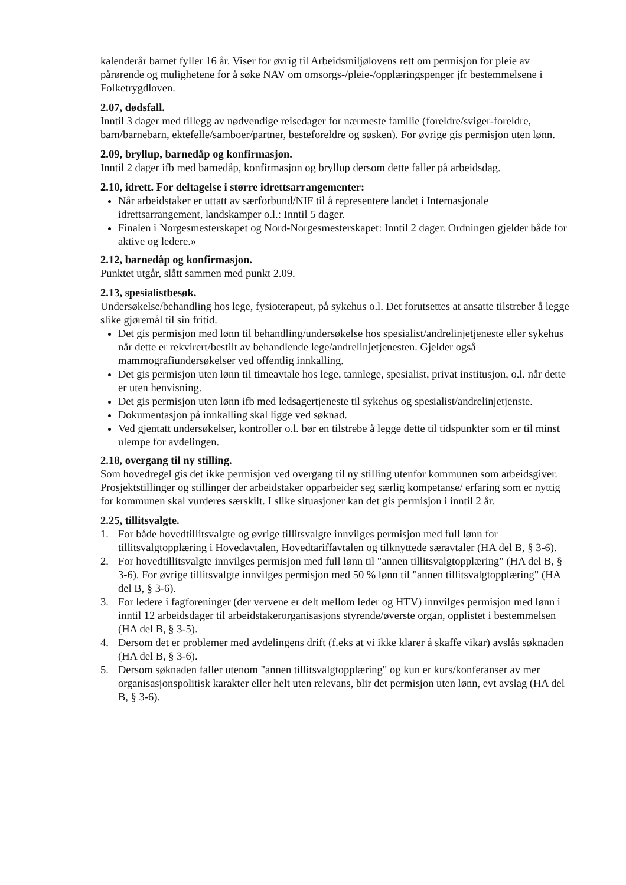kalenderår barnet fyller 16 år. Viser for øvrig til Arbeidsmiljølovens rett om permisjon for pleie av pårørende og mulighetene for å søke NAV om omsorgs-/pleie-/opplæringspenger jfr bestemmelsene i Folketrygdloven.
2.07, dødsfall.
Inntil 3 dager med tillegg av nødvendige reisedager for nærmeste familie (foreldre/sviger-foreldre, barn/barnebarn, ektefelle/samboer/partner, besteforeldre og søsken). For øvrige gis permisjon uten lønn.
2.09, bryllup, barnedåp og konfirmasjon.
Inntil 2 dager ifb med barnedåp, konfirmasjon og bryllup dersom dette faller på arbeidsdag.
2.10, idrett. For deltagelse i større idrettsarrangementer:
Når arbeidstaker er uttatt av særforbund/NIF til å representere landet i Internasjonale idrettsarrangement, landskamper o.l.: Inntil 5 dager.
Finalen i Norgesmesterskapet og Nord-Norgesmesterskapet: Inntil 2 dager. Ordningen gjelder både for aktive og ledere.»
2.12, barnedåp og konfirmasjon.
Punktet utgår, slått sammen med punkt 2.09.
2.13, spesialistbesøk.
Undersøkelse/behandling hos lege, fysioterapeut, på sykehus o.l. Det forutsettes at ansatte tilstreber å legge slike gjøremål til sin fritid.
Det gis permisjon med lønn til behandling/undersøkelse hos spesialist/andrelinjetjeneste eller sykehus når dette er rekvirert/bestilt av behandlende lege/andrelinjetjenesten. Gjelder også mammografiundersøkelser ved offentlig innkalling.
Det gis permisjon uten lønn til timeavtale hos lege, tannlege, spesialist, privat institusjon, o.l. når dette er uten henvisning.
Det gis permisjon uten lønn ifb med ledsagertjeneste til sykehus og spesialist/andrelinjetjenste.
Dokumentasjon på innkalling skal ligge ved søknad.
Ved gjentatt undersøkelser, kontroller o.l. bør en tilstrebe å legge dette til tidspunkter som er til minst ulempe for avdelingen.
2.18, overgang til ny stilling.
Som hovedregel gis det ikke permisjon ved overgang til ny stilling utenfor kommunen som arbeidsgiver. Prosjektstillinger og stillinger der arbeidstaker opparbeider seg særlig kompetanse/ erfaring som er nyttig for kommunen skal vurderes særskilt. I slike situasjoner kan det gis permisjon i inntil 2 år.
2.25, tillitsvalgte.
1. For både hovedtillitsvalgte og øvrige tillitsvalgte innvilges permisjon med full lønn for tillitsvalgtopplæring i Hovedavtalen, Hovedtariffavtalen og tilknyttede særavtaler (HA del B, § 3-6).
2. For hovedtillitsvalgte innvilges permisjon med full lønn til "annen tillitsvalgtopplæring" (HA del B, § 3-6). For øvrige tillitsvalgte innvilges permisjon med 50 % lønn til "annen tillitsvalgtopplæring" (HA del B, § 3-6).
3. For ledere i fagforeninger (der vervene er delt mellom leder og HTV) innvilges permisjon med lønn i inntil 12 arbeidsdager til arbeidstakerorganisasjons styrende/øverste organ, opplistet i bestemmelsen (HA del B, § 3-5).
4. Dersom det er problemer med avdelingens drift (f.eks at vi ikke klarer å skaffe vikar) avslås søknaden (HA del B, § 3-6).
5. Dersom søknaden faller utenom "annen tillitsvalgtopplæring" og kun er kurs/konferanser av mer organisasjonspolitisk karakter eller helt uten relevans, blir det permisjon uten lønn, evt avslag (HA del B, § 3-6).